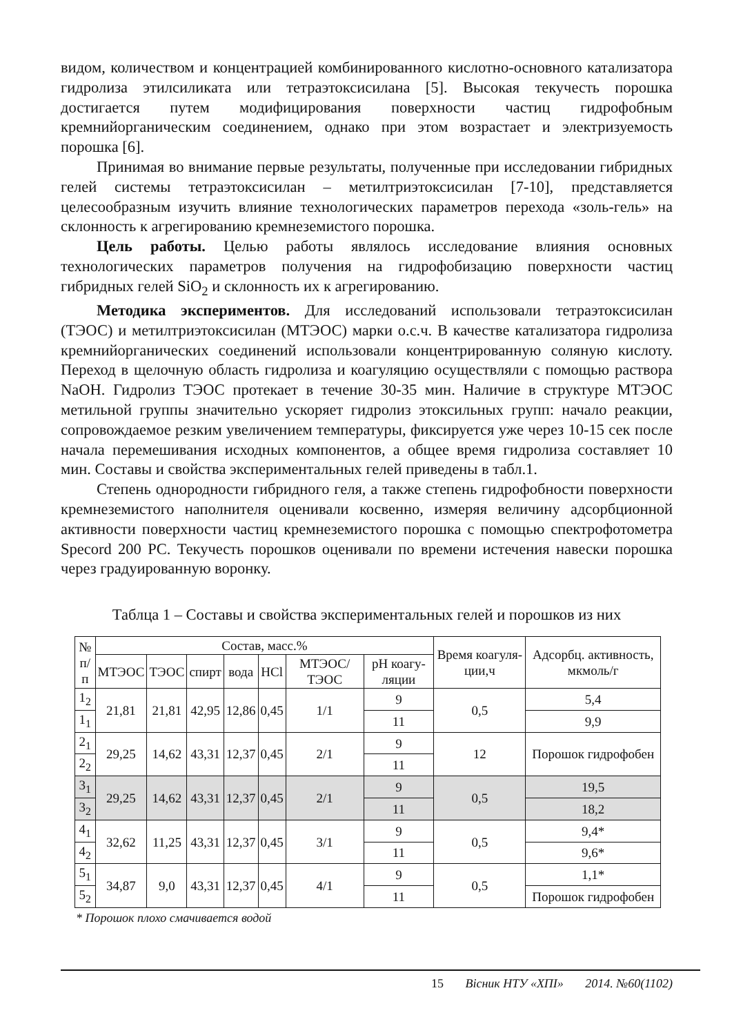видом, количеством и концентрацией комбинированного кислотно-основного катализатора гидролиза этилсиликата или тетраэтоксисилана [5]. Высокая текучесть порошка достигается путем модифицирования поверхности частиц гидрофобным кремнийорганическим соединением, однако при этом возрастает и электризуемость порошка [6].
Принимая во внимание первые результаты, полученные при исследовании гибридных гелей системы тетраэтоксисилан – метилтриэтоксисилан [7-10], представляется целесообразным изучить влияние технологических параметров перехода «золь-гель» на склонность к агрегированию кремнеземистого порошка.
Цель работы. Целью работы являлось исследование влияния основных технологических параметров получения на гидрофобизацию поверхности частиц гибридных гелей SiO<sub>2</sub> и склонность их к агрегированию.
Методика экспериментов. Для исследований использовали тетраэтоксисилан (ТЭОС) и метилтриэтоксисилан (МТЭОС) марки о.с.ч. В качестве катализатора гидролиза кремнийорганических соединений использовали концентрированную соляную кислоту. Переход в щелочную область гидролиза и коагуляцию осуществляли с помощью раствора NaOH. Гидролиз ТЭОС протекает в течение 30-35 мин. Наличие в структуре МТЭОС метильной группы значительно ускоряет гидролиз этоксильных групп: начало реакции, сопровождаемое резким увеличением температуры, фиксируется уже через 10-15 сек после начала перемешивания исходных компонентов, а общее время гидролиза составляет 10 мин. Составы и свойства экспериментальных гелей приведены в табл.1.
Степень однородности гибридного геля, а также степень гидрофобности поверхности кремнеземистого наполнителя оценивали косвенно, измеряя величину адсорбционной активности поверхности частиц кремнеземистого порошка с помощью спектрофотометра Specord 200 PC. Текучесть порошков оценивали по времени истечения навески порошка через градуированную воронку.
Таблца 1 – Составы и свойства экспериментальных гелей и порошков из них
| № п/п | Состав, масс.% | | | | | | | Время коагуля-ции,ч | Адсорбц. активность, мкмоль/г |
| --- | --- | --- | --- | --- | --- | --- | --- | --- | --- |
| | МТЭОС | ТЭОС | спирт | вода | HCl | МТЭОС/ ТЭОС | pH коагу-ляции | | |
| 1<sub>2</sub> | 21,81 | 21,81 | 42,95 | 12,86 | 0,45 | 1/1 | 9 | 0,5 | 5,4 |
| 1<sub>1</sub> | | | | | | | 11 | | 9,9 |
| 2<sub>1</sub> | 29,25 | 14,62 | 43,31 | 12,37 | 0,45 | 2/1 | 9 | 12 | Порошок гидрофобен |
| 2<sub>2</sub> | | | | | | | 11 | | |
| 3<sub>1</sub> | 29,25 | 14,62 | 43,31 | 12,37 | 0,45 | 2/1 | 9 | 0,5 | 19,5 |
| 3<sub>2</sub> | | | | | | | 11 | | 18,2 |
| 4<sub>1</sub> | 32,62 | 11,25 | 43,31 | 12,37 | 0,45 | 3/1 | 9 | 0,5 | 9,4* |
| 4<sub>2</sub> | | | | | | | 11 | | 9,6* |
| 5<sub>1</sub> | 34,87 | 9,0 | 43,31 | 12,37 | 0,45 | 4/1 | 9 | 0,5 | 1,1* |
| 5<sub>2</sub> | | | | | | | 11 | | Порошок гидрофобен |
* Порошок плохо смачивается водой
15 Вісник НТУ «ХПІ» 2014. №60(1102)